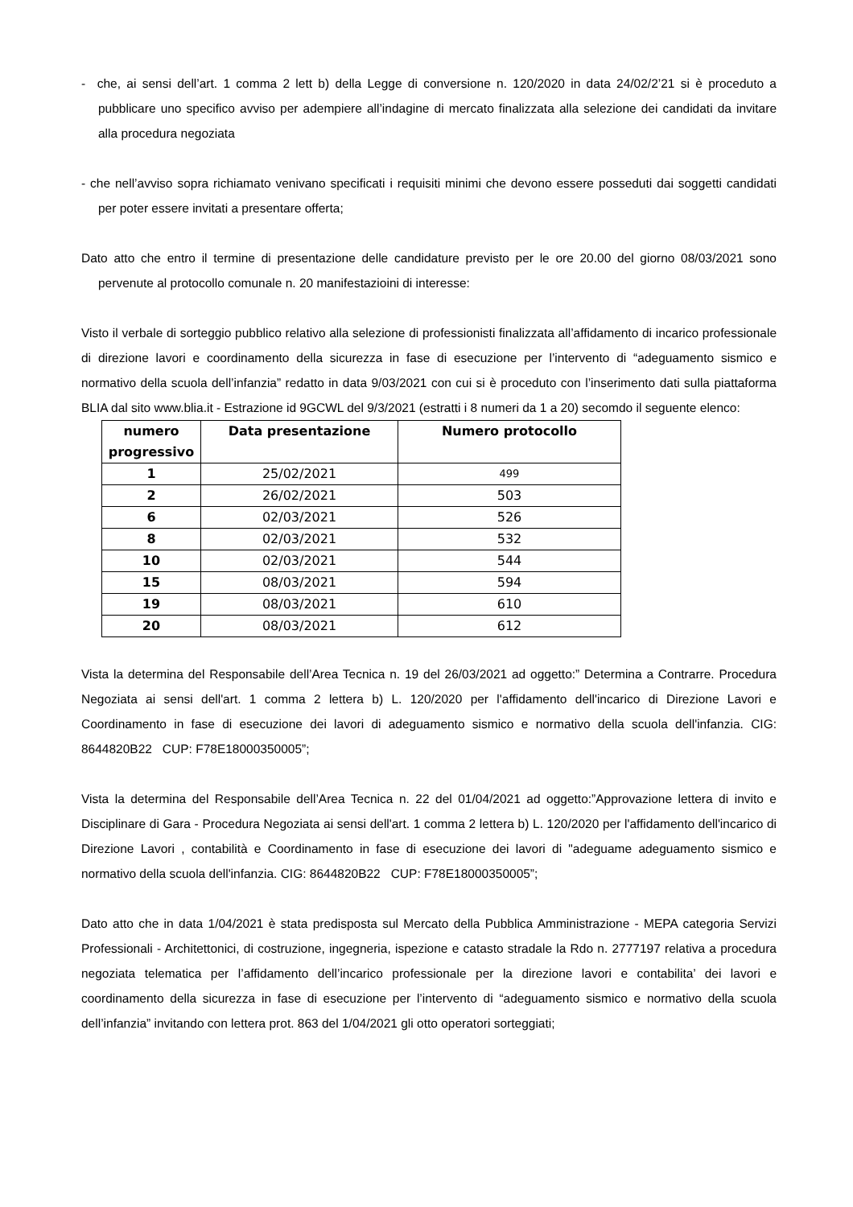- che, ai sensi dell’art. 1 comma 2 lett b) della Legge di conversione n. 120/2020 in data 24/02/2’21 si è proceduto a pubblicare uno specifico avviso per adempiere all’indagine di mercato finalizzata alla selezione dei candidati da invitare alla procedura negoziata
- che nell’avviso sopra richiamato venivano specificati i requisiti minimi che devono essere posseduti dai soggetti candidati per poter essere invitati a presentare offerta;
Dato atto che entro il termine di presentazione delle candidature previsto per le ore 20.00 del giorno 08/03/2021 sono pervenute al protocollo comunale n. 20 manifestazioini di interesse:
Visto il verbale di sorteggio pubblico relativo alla selezione di professionisti finalizzata all’affidamento di incarico professionale di direzione lavori e coordinamento della sicurezza in fase di esecuzione per l’intervento di “adeguamento sismico e normativo della scuola dell’infanzia” redatto in data 9/03/2021 con cui si è proceduto con l’inserimento dati sulla piattaforma BLIA dal sito www.blia.it - Estrazione id 9GCWL del 9/3/2021 (estratti i 8 numeri da 1 a 20) secomdo il seguente elenco:
| numero progressivo | Data presentazione | Numero protocollo |
| --- | --- | --- |
| 1 | 25/02/2021 | 499 |
| 2 | 26/02/2021 | 503 |
| 6 | 02/03/2021 | 526 |
| 8 | 02/03/2021 | 532 |
| 10 | 02/03/2021 | 544 |
| 15 | 08/03/2021 | 594 |
| 19 | 08/03/2021 | 610 |
| 20 | 08/03/2021 | 612 |
Vista la determina del Responsabile dell’Area Tecnica n. 19 del 26/03/2021 ad oggetto:” Determina a Contrarre. Procedura Negoziata ai sensi dell'art. 1 comma 2 lettera b) L. 120/2020 per l'affidamento dell'incarico di Direzione Lavori e Coordinamento in fase di esecuzione dei lavori di adeguamento sismico e normativo della scuola dell'infanzia. CIG: 8644820B22 CUP: F78E18000350005”;
Vista la determina del Responsabile dell’Area Tecnica n. 22 del 01/04/2021 ad oggetto:”Approvazione lettera di invito e Disciplinare di Gara - Procedura Negoziata ai sensi dell'art. 1 comma 2 lettera b) L. 120/2020 per l'affidamento dell'incarico di Direzione Lavori , contabilità e Coordinamento in fase di esecuzione dei lavori di "adeguame adeguamento sismico e normativo della scuola dell'infanzia. CIG: 8644820B22 CUP: F78E18000350005”;
Dato atto che in data 1/04/2021 è stata predisposta sul Mercato della Pubblica Amministrazione - MEPA categoria Servizi Professionali - Architettonici, di costruzione, ingegneria, ispezione e catasto stradale la Rdo n. 2777197 relativa a procedura negoziata telematica per l’affidamento dell’incarico professionale per la direzione lavori e contabilita’ dei lavori e coordinamento della sicurezza in fase di esecuzione per l’intervento di “adeguamento sismico e normativo della scuola dell’infanzia” invitando con lettera prot. 863 del 1/04/2021 gli otto operatori sorteggiati;